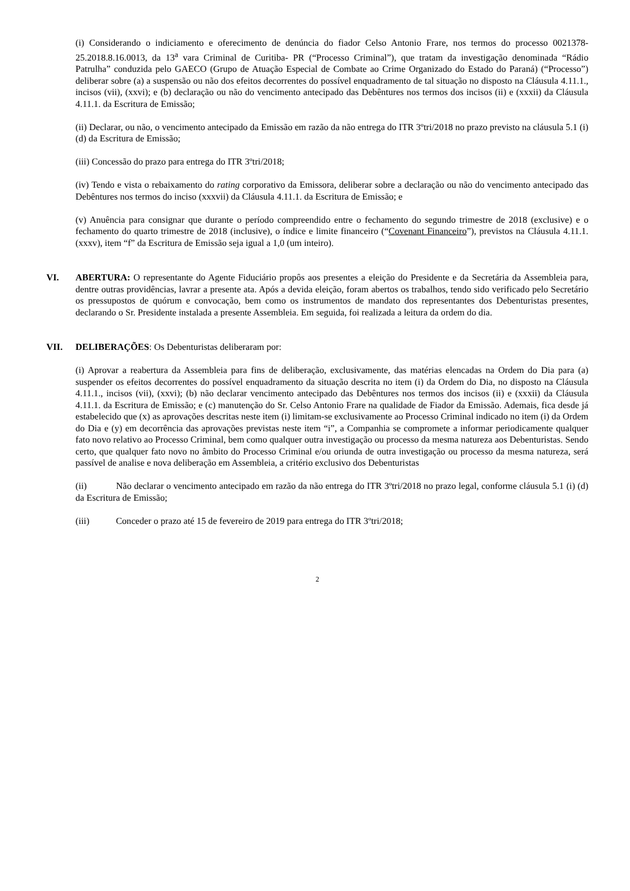(i) Considerando o indiciamento e oferecimento de denúncia do fiador Celso Antonio Frare, nos termos do processo 0021378-25.2018.8.16.0013, da 13<sup>a</sup> vara Criminal de Curitiba- PR (“Processo Criminal”), que tratam da investigação denominada “Rádio Patrulha” conduzida pelo GAECO (Grupo de Atuação Especial de Combate ao Crime Organizado do Estado do Paraná) (“Processo”) deliberar sobre (a) a suspensão ou não dos efeitos decorrentes do possível enquadramento de tal situação no disposto na Cláusula 4.11.1., incisos (vii), (xxvi); e (b) declaração ou não do vencimento antecipado das Debêntures nos termos dos incisos (ii) e (xxxii) da Cláusula 4.11.1. da Escritura de Emissão;
(ii) Declarar, ou não, o vencimento antecipado da Emissão em razão da não entrega do ITR 3ºtri/2018 no prazo previsto na cláusula 5.1 (i) (d) da Escritura de Emissão;
(iii) Concessão do prazo para entrega do ITR 3ºtri/2018;
(iv) Tendo e vista o rebaixamento do rating corporativo da Emissora, deliberar sobre a declaração ou não do vencimento antecipado das Debêntures nos termos do inciso (xxxvii) da Cláusula 4.11.1. da Escritura de Emissão; e
(v) Anuência para consignar que durante o período compreendido entre o fechamento do segundo trimestre de 2018 (exclusive) e o fechamento do quarto trimestre de 2018 (inclusive), o índice e limite financeiro (“Covenant Financeiro”), previstos na Cláusula 4.11.1. (xxxv), item “f” da Escritura de Emissão seja igual a 1,0 (um inteiro).
VI. ABERTURA: O representante do Agente Fiduciário propôs aos presentes a eleição do Presidente e da Secretária da Assembleia para, dentre outras providências, lavrar a presente ata. Após a devida eleição, foram abertos os trabalhos, tendo sido verificado pelo Secretário os pressupostos de quórum e convocação, bem como os instrumentos de mandato dos representantes dos Debenturistas presentes, declarando o Sr. Presidente instalada a presente Assembleia. Em seguida, foi realizada a leitura da ordem do dia.
VII. DELIBERAÇÕES: Os Debenturistas deliberaram por:
(i) Aprovar a reabertura da Assembleia para fins de deliberação, exclusivamente, das matérias elencadas na Ordem do Dia para (a) suspender os efeitos decorrentes do possível enquadramento da situação descrita no item (i) da Ordem do Dia, no disposto na Cláusula 4.11.1., incisos (vii), (xxvi); (b) não declarar vencimento antecipado das Debêntures nos termos dos incisos (ii) e (xxxii) da Cláusula 4.11.1. da Escritura de Emissão; e (c) manutenção do Sr. Celso Antonio Frare na qualidade de Fiador da Emissão. Ademais, fica desde já estabelecido que (x) as aprovações descritas neste item (i) limitam-se exclusivamente ao Processo Criminal indicado no item (i) da Ordem do Dia e (y) em decorrência das aprovações previstas neste item “i”, a Companhia se compromete a informar periodicamente qualquer fato novo relativo ao Processo Criminal, bem como qualquer outra investigação ou processo da mesma natureza aos Debenturistas. Sendo certo, que qualquer fato novo no âmbito do Processo Criminal e/ou oriunda de outra investigação ou processo da mesma natureza, será passível de analise e nova deliberação em Assembleia, a critério exclusivo dos Debenturistas
(ii) Não declarar o vencimento antecipado em razão da não entrega do ITR 3ºtri/2018 no prazo legal, conforme cláusula 5.1 (i) (d) da Escritura de Emissão;
(iii) Conceder o prazo até 15 de fevereiro de 2019 para entrega do ITR 3ºtri/2018;
2